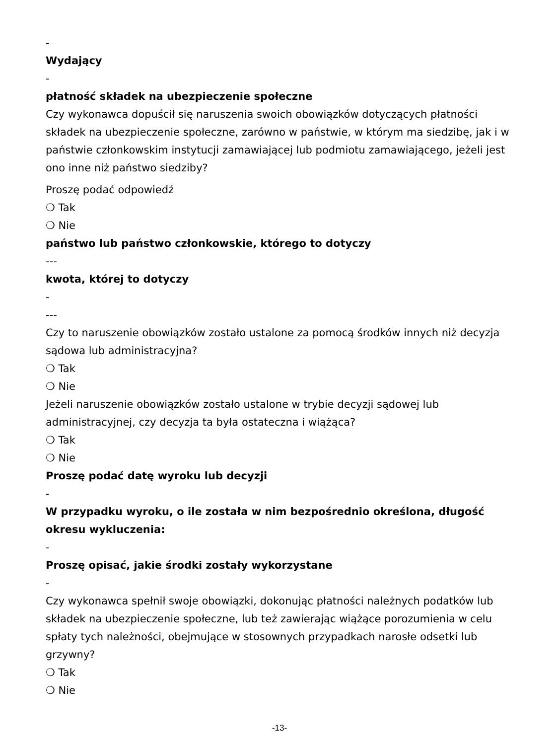-
Wydający
-
płatność składek na ubezpieczenie społeczne
Czy wykonawca dopuścił się naruszenia swoich obowiązków dotyczących płatności składek na ubezpieczenie społeczne, zarówno w państwie, w którym ma siedzibę, jak i w państwie członkowskim instytucji zamawiającej lub podmiotu zamawiającego, jeżeli jest ono inne niż państwo siedziby?
Proszę podać odpowiedź
❍ Tak
❍ Nie
państwo lub państwo członkowskie, którego to dotyczy
---
kwota, której to dotyczy
-
---
Czy to naruszenie obowiązków zostało ustalone za pomocą środków innych niż decyzja sądowa lub administracyjna?
❍ Tak
❍ Nie
Jeżeli naruszenie obowiązków zostało ustalone w trybie decyzji sądowej lub administracyjnej, czy decyzja ta była ostateczna i wiążąca?
❍ Tak
❍ Nie
Proszę podać datę wyroku lub decyzji
-
W przypadku wyroku, o ile została w nim bezpośrednio określona, długość okresu wykluczenia:
-
Proszę opisać, jakie środki zostały wykorzystane
-
Czy wykonawca spełnił swoje obowiązki, dokonując płatności należnych podatków lub składek na ubezpieczenie społeczne, lub też zawierając wiążące porozumienia w celu spłaty tych należności, obejmujące w stosownych przypadkach narosłe odsetki lub grzywny?
❍ Tak
❍ Nie
-13-